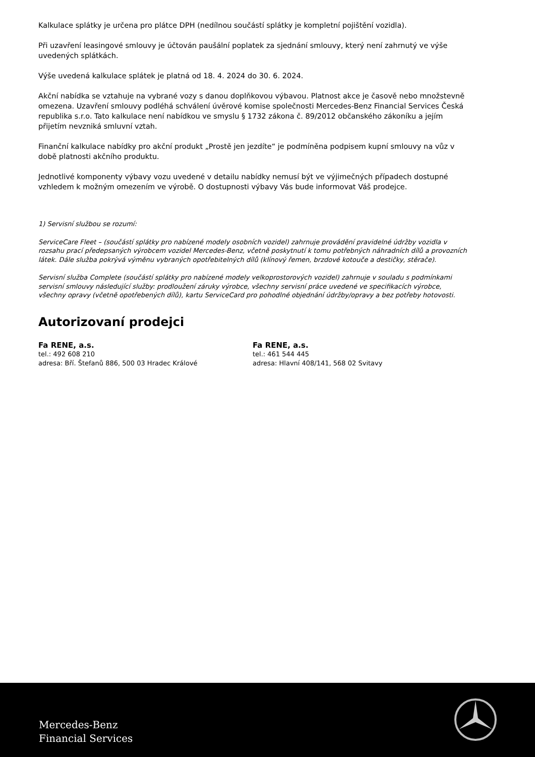Kalkulace splátky je určena pro plátce DPH (nedílnou součástí splátky je kompletní pojištění vozidla).
Při uzavření leasingové smlouvy je účtován paušální poplatek za sjednání smlouvy, který není zahrnutý ve výše uvedených splátkách.
Výše uvedená kalkulace splátek je platná od 18. 4. 2024 do 30. 6. 2024.
Akční nabídka se vztahuje na vybrané vozy s danou doplňkovou výbavou. Platnost akce je časově nebo množstevně omezena. Uzavření smlouvy podléhá schválení úvěrové komise společnosti Mercedes-Benz Financial Services Česká republika s.r.o. Tato kalkulace není nabídkou ve smyslu § 1732 zákona č. 89/2012 občanského zákoníku a jejím přijetím nevzniká smluvní vztah.
Finanční kalkulace nabídky pro akční produkt „Prostě jen jezdíte“ je podmíněna podpisem kupní smlouvy na vůz v době platnosti akčního produktu.
Jednotlivé komponenty výbavy vozu uvedené v detailu nabídky nemusí být ve výjimečných případech dostupné vzhledem k možným omezením ve výrobě. O dostupnosti výbavy Vás bude informovat Váš prodejce.
1) Servisní službou se rozumí:
ServiceCare Fleet – (součástí splátky pro nabízené modely osobních vozidel) zahrnuje provádění pravidelné údržby vozidla v rozsahu prací předepsaných výrobcem vozidel Mercedes-Benz, včetně poskytnutí k tomu potřebných náhradních dílů a provozních látek. Dále služba pokrývá výměnu vybraných opotřebitelných dílů (klínový řemen, brzdové kotouče a destičky, stěrače).
Servisní služba Complete (součástí splátky pro nabízené modely velkoprostorových vozidel) zahrnuje v souladu s podmínkami servisní smlouvy následující služby: prodloužení záruky výrobce, všechny servisní práce uvedené ve specifikacích výrobce, všechny opravy (včetně opotřebených dílů), kartu ServiceCard pro pohodlné objednání údržby/opravy a bez potřeby hotovosti.
Autorizovaní prodejci
Fa RENE, a.s.
tel.: 492 608 210
adresa: Bří. Štefanů 886, 500 03 Hradec Králové
Fa RENE, a.s.
tel.: 461 544 445
adresa: Hlavní 408/141, 568 02 Svitavy
Mercedes-Benz
Financial Services